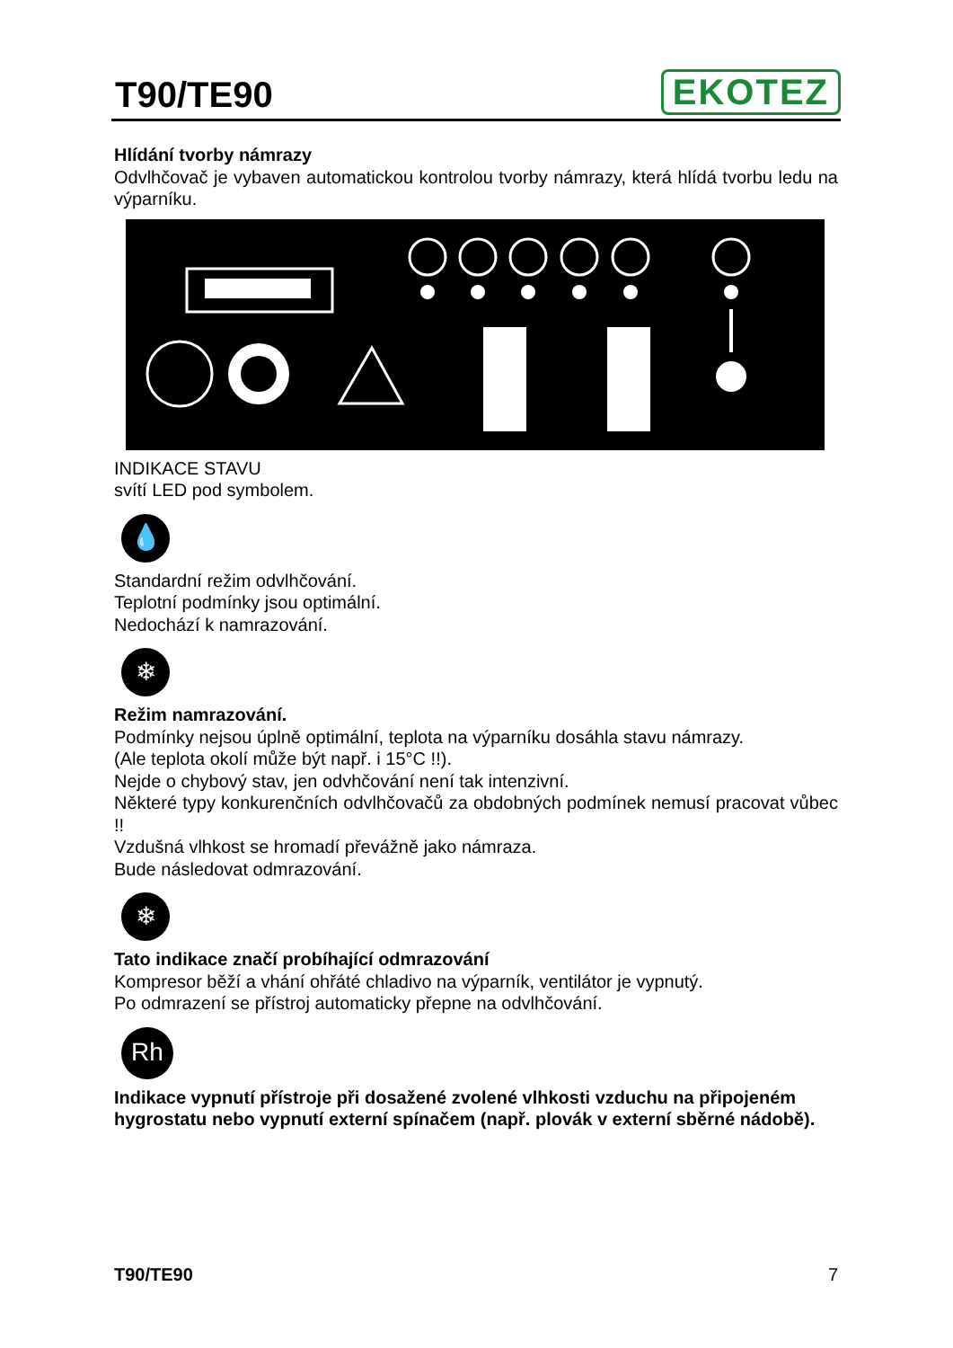T90/TE90
EKOTEZ
Hlídání tvorby námrazy
Odvlhčovač je vybaven automatickou kontrolou tvorby námrazy, která hlídá tvorbu ledu na výparníku.
INDIKACE STAVU
svítí LED pod symbolem.
💧
Standardní režim odvlhčování.
Teplotní podmínky jsou optimální.
Nedochází k namrazování.
❄
Režim namrazování.
Podmínky nejsou úplně optimální, teplota na výparníku dosáhla stavu námrazy.
(Ale teplota okolí může být např. i 15°C !!).
Nejde o chybový stav, jen odvhčování není tak intenzivní.
Některé typy konkurenčních odvlhčovačů za obdobných podmínek nemusí pracovat vůbec !!
Vzdušná vlhkost se hromadí převážně jako námraza.
Bude následovat odmrazování.
❄
Tato indikace značí probíhající odmrazování
Kompresor běží a vhání ohřáté chladivo na výparník, ventilátor je vypnutý.
Po odmrazení se přístroj automaticky přepne na odvlhčování.
Rh
Indikace vypnutí přístroje při dosažené zvolené vlhkosti vzduchu na připojeném hygrostatu nebo vypnutí externí spínačem (např. plovák v externí sběrné nádobě).
T90/TE90 7